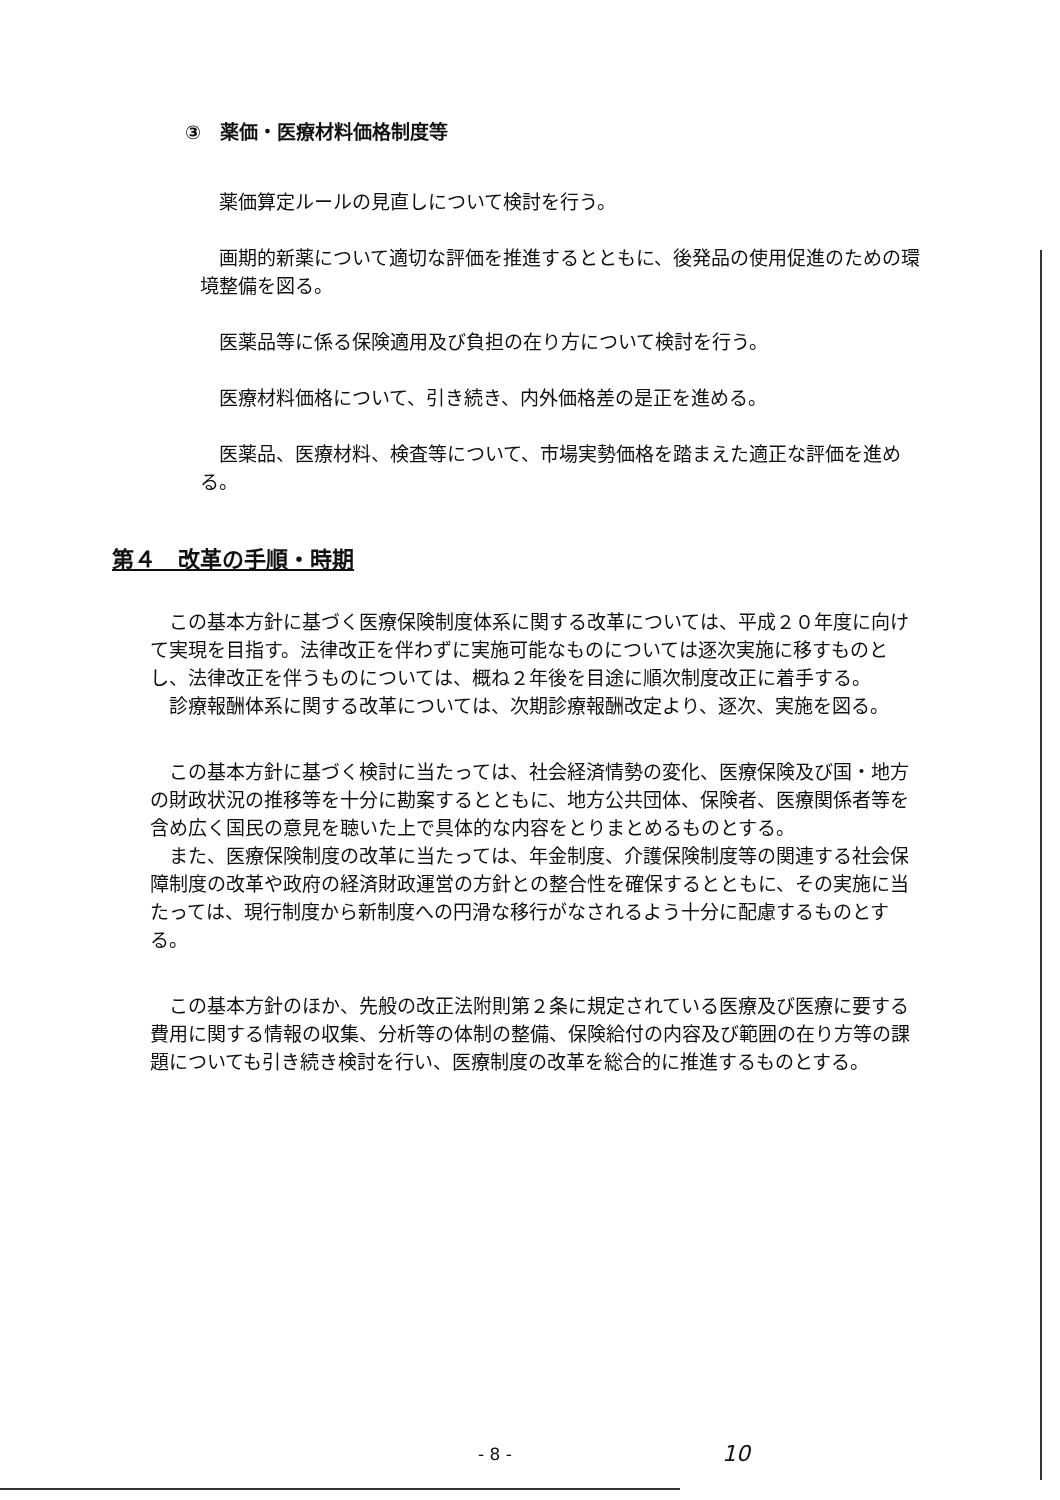③　薬価・医療材料価格制度等
薬価算定ルールの見直しについて検討を行う。
画期的新薬について適切な評価を推進するとともに、後発品の使用促進のための環境整備を図る。
医薬品等に係る保険適用及び負担の在り方について検討を行う。
医療材料価格について、引き続き、内外価格差の是正を進める。
医薬品、医療材料、検査等について、市場実勢価格を踏まえた適正な評価を進める。
第４　改革の手順・時期
この基本方針に基づく医療保険制度体系に関する改革については、平成２０年度に向けて実現を目指す。法律改正を伴わずに実施可能なものについては逐次実施に移すものとし、法律改正を伴うものについては、概ね２年後を目途に順次制度改正に着手する。
診療報酬体系に関する改革については、次期診療報酬改定より、逐次、実施を図る。
この基本方針に基づく検討に当たっては、社会経済情勢の変化、医療保険及び国・地方の財政状況の推移等を十分に勘案するとともに、地方公共団体、保険者、医療関係者等を含め広く国民の意見を聴いた上で具体的な内容をとりまとめるものとする。
また、医療保険制度の改革に当たっては、年金制度、介護保険制度等の関連する社会保障制度の改革や政府の経済財政運営の方針との整合性を確保するとともに、その実施に当たっては、現行制度から新制度への円滑な移行がなされるよう十分に配慮するものとする。
この基本方針のほか、先般の改正法附則第２条に規定されている医療及び医療に要する費用に関する情報の収集、分析等の体制の整備、保険給付の内容及び範囲の在り方等の課題についても引き続き検討を行い、医療制度の改革を総合的に推進するものとする。
- 8 - 10